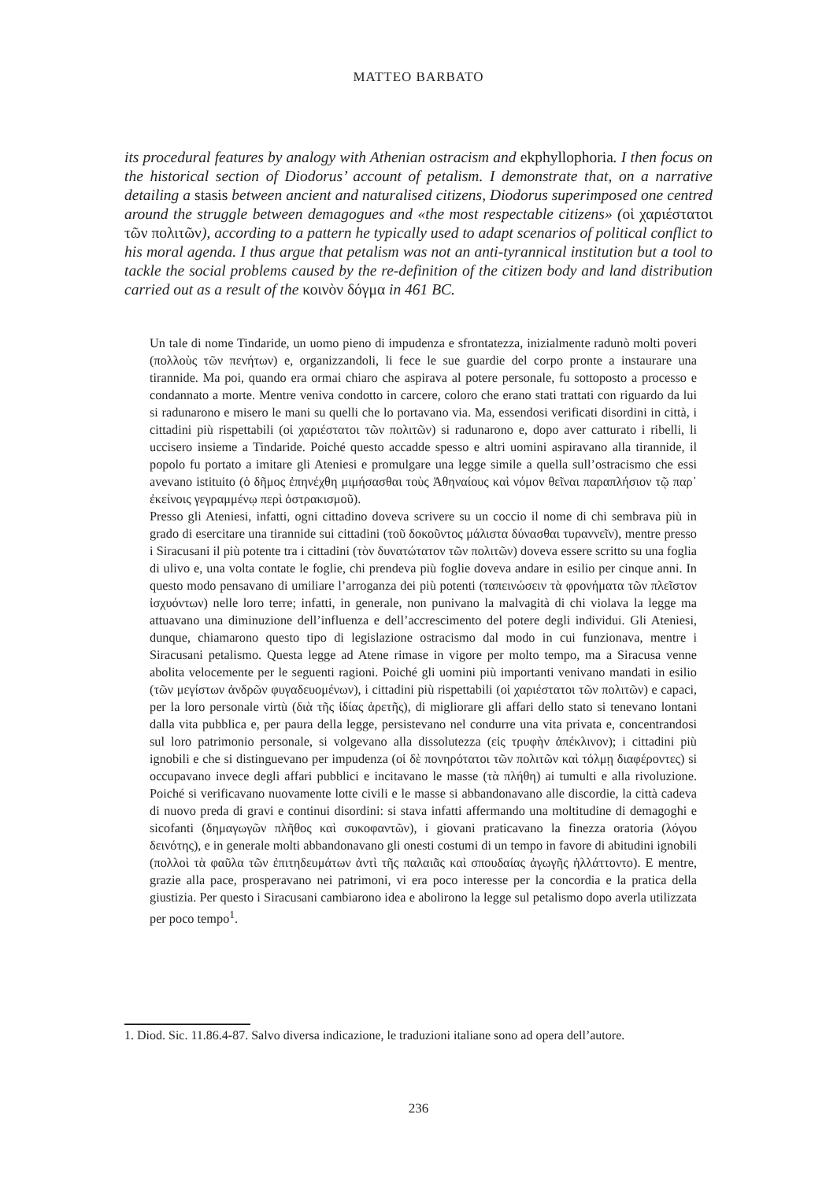MATTEO BARBATO
its procedural features by analogy with Athenian ostracism and ekphyllophoria. I then focus on the historical section of Diodorus’ account of petalism. I demonstrate that, on a narrative detailing a stasis between ancient and naturalised citizens, Diodorus superimposed one centred around the struggle between demagogues and «the most respectable citizens» (οἱ χαριέστατοι τῶν πολιτῶν), according to a pattern he typically used to adapt scenarios of political conflict to his moral agenda. I thus argue that petalism was not an anti-tyrannical institution but a tool to tackle the social problems caused by the re-definition of the citizen body and land distribution carried out as a result of the κοινὸν δόγμα in 461 BC.
Un tale di nome Tindaride, un uomo pieno di impudenza e sfrontatezza, inizialmente radunò molti poveri (πολλοὺς τῶν πενήτων) e, organizzandoli, li fece le sue guardie del corpo pronte a instaurare una tirannide. Ma poi, quando era ormai chiaro che aspirava al potere personale, fu sottoposto a processo e condannato a morte. Mentre veniva condotto in carcere, coloro che erano stati trattati con riguardo da lui si radunarono e misero le mani su quelli che lo portavano via. Ma, essendosi verificati disordini in città, i cittadini più rispettabili (οἱ χαριέστατοι τῶν πολιτῶν) si radunarono e, dopo aver catturato i ribelli, li uccisero insieme a Tindaride. Poiché questo accadde spesso e altri uomini aspiravano alla tirannide, il popolo fu portato a imitare gli Ateniesi e promulgare una legge simile a quella sull’ostracismo che essi avevano istituito (ὁ δῆμος ἐπηνέχθη μιμήσασθαι τοὺς Ἀθηναίους καὶ νόμον θεῖναι παραπλήσιον τῷ παρ᾽ ἐκείνοις γεγραμμένῳ περὶ ὀστρακισμοῦ).
Presso gli Ateniesi, infatti, ogni cittadino doveva scrivere su un coccio il nome di chi sembrava più in grado di esercitare una tirannide sui cittadini (τοῦ δοκοῦντος μάλιστα δύνασθαι τυραννεῖν), mentre presso i Siracusani il più potente tra i cittadini (τὸν δυνατώτατον τῶν πολιτῶν) doveva essere scritto su una foglia di ulivo e, una volta contate le foglie, chi prendeva più foglie doveva andare in esilio per cinque anni. In questo modo pensavano di umiliare l’arroganza dei più potenti (ταπεινώσειν τὰ φρονήματα τῶν πλεῖστον ἰσχυόντων) nelle loro terre; infatti, in generale, non punivano la malvagità di chi violava la legge ma attuavano una diminuzione dell’influenza e dell’accrescimento del potere degli individui. Gli Ateniesi, dunque, chiamarono questo tipo di legislazione ostracismo dal modo in cui funzionava, mentre i Siracusani petalismo. Questa legge ad Atene rimase in vigore per molto tempo, ma a Siracusa venne abolita velocemente per le seguenti ragioni. Poiché gli uomini più importanti venivano mandati in esilio (τῶν μεγίστων ἀνδρῶν φυγαδευομένων), i cittadini più rispettabili (οἱ χαριέστατοι τῶν πολιτῶν) e capaci, per la loro personale virtù (διὰ τῆς ἰδίας ἀρετῆς), di migliorare gli affari dello stato si tenevano lontani dalla vita pubblica e, per paura della legge, persistevano nel condurre una vita privata e, concentrandosi sul loro patrimonio personale, si volgevano alla dissolutezza (εἰς τρυφὴν ἀπέκλινον); i cittadini più ignobili e che si distinguevano per impudenza (οἱ δὲ πονηρότατοι τῶν πολιτῶν καὶ τόλμῃ διαφέροντες) si occupavano invece degli affari pubblici e incitavano le masse (τὰ πλήθη) ai tumulti e alla rivoluzione. Poiché si verificavano nuovamente lotte civili e le masse si abbandonavano alle discordie, la città cadeva di nuovo preda di gravi e continui disordini: si stava infatti affermando una moltitudine di demagoghi e sicofanti (δημαγωγῶν πλῆθος καὶ συκοφαντῶν), i giovani praticavano la finezza oratoria (λόγου δεινότης), e in generale molti abbandonavano gli onesti costumi di un tempo in favore di abitudini ignobili (πολλοὶ τὰ φαῦλα τῶν ἐπιτηδευμάτων ἀντὶ τῆς παλαιᾶς καὶ σπουδαίας ἀγωγῆς ἠλλάττοντο). E mentre, grazie alla pace, prosperavano nei patrimoni, vi era poco interesse per la concordia e la pratica della giustizia. Per questo i Siracusani cambiarono idea e abolirono la legge sul petalismo dopo averla utilizzata per poco tempo<sup>1</sup>.
1. Diod. Sic. 11.86.4-87. Salvo diversa indicazione, le traduzioni italiane sono ad opera dell’autore.
236